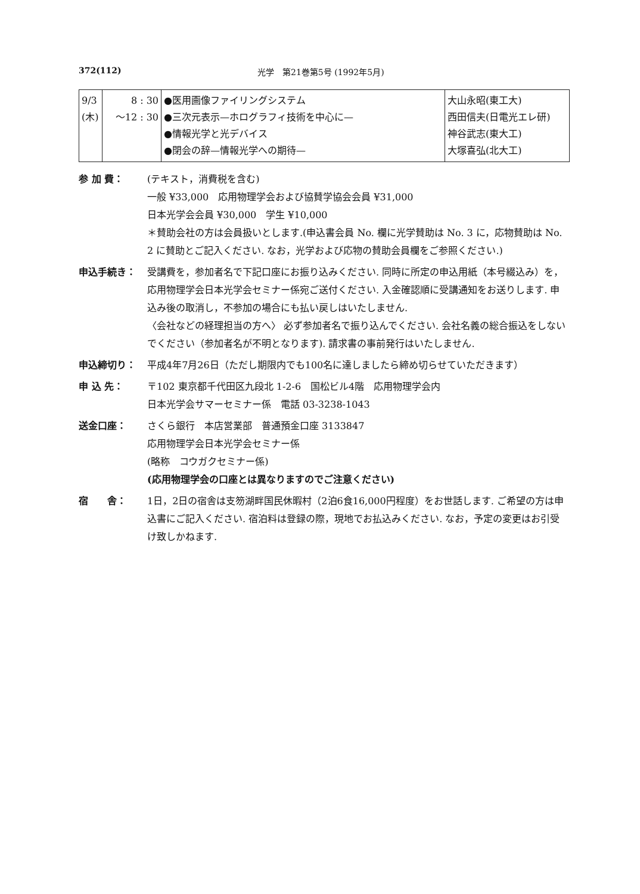372(112) 光学　第21巻第5号 (1992年5月)
| 9/3 (木) | 8 : 30 ～12 : 30 | ●医用画像ファイリングシステム ●三次元表示—ホログラフィ技術を中心に— ●情報光学と光デバイス ●閉会の辞—情報光学への期待— | 大山永昭(東工大) 西田信夫(日電光エレ研) 神谷武志(東大工) 大塚喜弘(北大工) |
参 加 費： (テキスト，消費税を含む)
一般 ¥33,000　応用物理学会および協賛学協会会員 ¥31,000
日本光学会会員 ¥30,000　学生 ¥10,000
＊賛助会社の方は会員扱いとします.(申込書会員 No. 欄に光学賛助は No. 3 に，応物賛助は No. 2 に賛助とご記入ください. なお，光学および応物の賛助会員欄をご参照ください.)
申込手続き： 受講費を，参加者名で下記口座にお振り込みください. 同時に所定の申込用紙（本号綴込み）を，応用物理学会日本光学会セミナー係宛ご送付ください. 入金確認順に受講通知をお送りします. 申込み後の取消し，不参加の場合にも払い戻しはいたしません.
〈会社などの経理担当の方へ〉 必ず参加者名で振り込んでください. 会社名義の総合振込をしないでください（参加者名が不明となります). 請求書の事前発行はいたしません.
申込締切り： 平成4年7月26日（ただし期限内でも100名に達しましたら締め切らせていただきます）
申 込 先： 〒102 東京都千代田区九段北 1-2-6　国松ビル4階　応用物理学会内
日本光学会サマーセミナー係　電話 03-3238-1043
送金口座： さくら銀行　本店営業部　普通預金口座 3133847
応用物理学会日本光学会セミナー係
(略称　コウガクセミナー係)
(応用物理学会の口座とは異なりますのでご注意ください)
宿　　舎： 1日，2日の宿舎は支笏湖畔国民休暇村（2泊6食16,000円程度）をお世話します. ご希望の方は申込書にご記入ください. 宿泊料は登録の際，現地でお払込みください. なお，予定の変更はお引受け致しかねます.